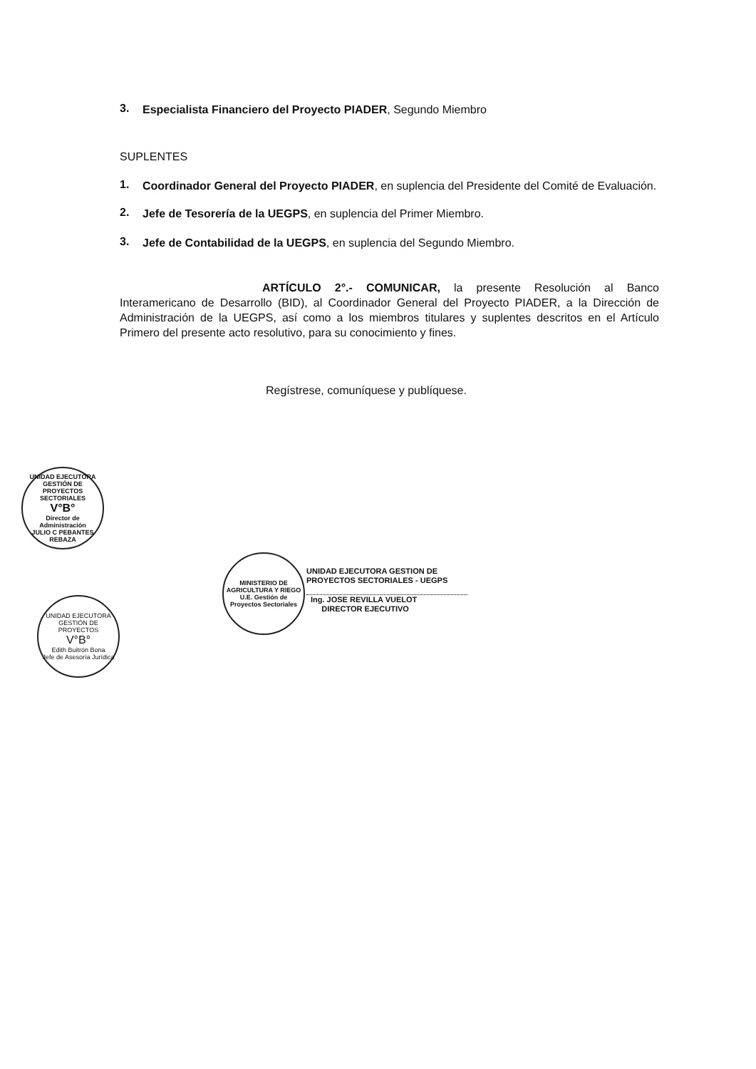3.
Especialista Financiero del Proyecto PIADER, Segundo Miembro
SUPLENTES
1.
Coordinador General del Proyecto PIADER, en suplencia del Presidente del Comité de Evaluación.
2.
Jefe de Tesorería de la UEGPS, en suplencia del Primer Miembro.
3.
Jefe de Contabilidad de la UEGPS, en suplencia del Segundo Miembro.
ARTÍCULO 2°.- COMUNICAR, la presente Resolución al Banco Interamericano de Desarrollo (BID), al Coordinador General del Proyecto PIADER, a la Dirección de Administración de la UEGPS, así como a los miembros titulares y suplentes descritos en el Artículo Primero del presente acto resolutivo, para su conocimiento y fines.
Regístrese, comuníquese y publíquese.
UNIDAD EJECUTORA GESTIÓN DE PROYECTOS SECTORIALES
V°B°
Director de Administración
JULIO C PEBANTES REBAZA
MINISTERIO DE AGRICULTURA Y RIEGO
U.E. Gestión de Proyectos Sectoriales
UNIDAD EJECUTORA GESTION DE
PROYECTOS SECTORIALES - UEGPS
Ing. JOSE REVILLA VUELOT
DIRECTOR EJECUTIVO
UNIDAD EJECUTORA GESTIÓN DE PROYECTOS
V°B°
Edith Buitrón Bona
Jefe de Asesoría Jurídica